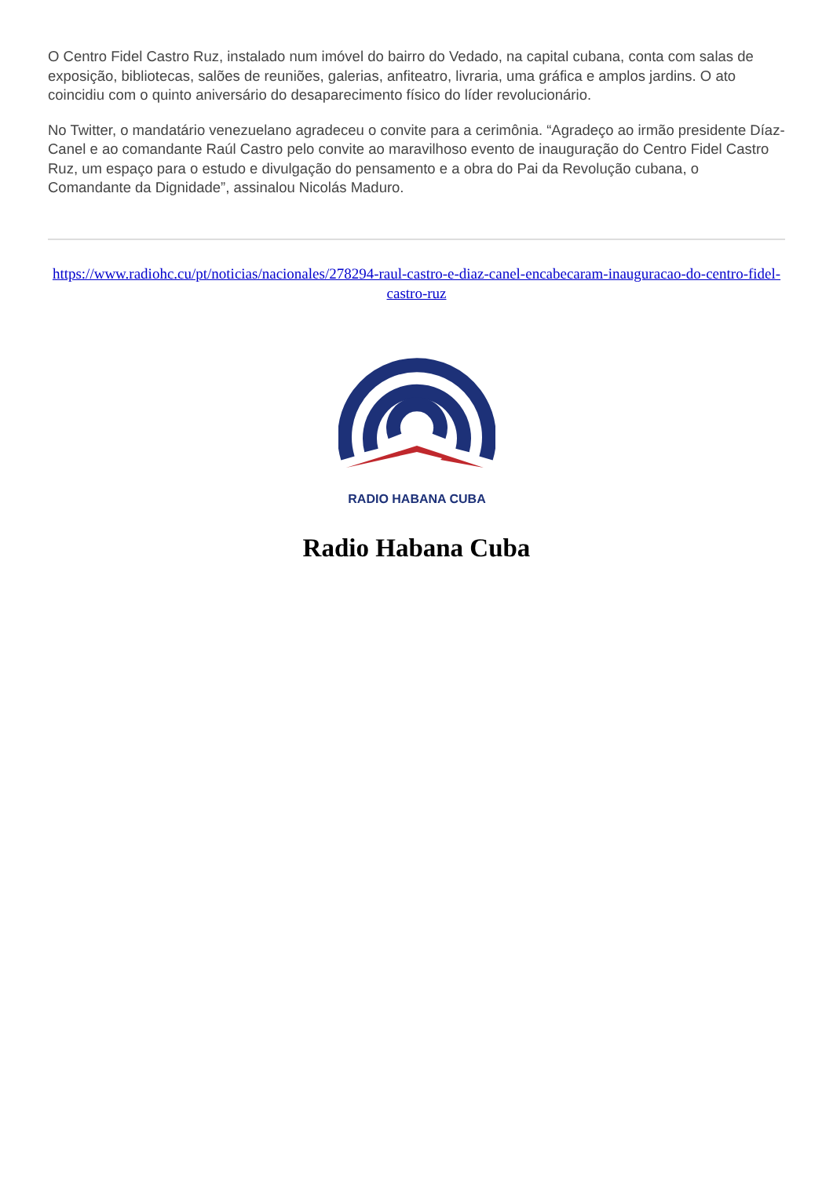O Centro Fidel Castro Ruz, instalado num imóvel do bairro do Vedado, na capital cubana, conta com salas de exposição, bibliotecas, salões de reuniões, galerias, anfiteatro, livraria, uma gráfica e amplos jardins. O ato coincidiu com o quinto aniversário do desaparecimento físico do líder revolucionário.
No Twitter, o mandatário venezuelano agradeceu o convite para a cerimônia. “Agradeço ao irmão presidente Díaz-Canel e ao comandante Raúl Castro pelo convite ao maravilhoso evento de inauguração do Centro Fidel Castro Ruz, um espaço para o estudo e divulgação do pensamento e a obra do Pai da Revolução cubana, o Comandante da Dignidade”, assinalou Nicolás Maduro.
https://www.radiohc.cu/pt/noticias/nacionales/278294-raul-castro-e-diaz-canel-encabecaram-inauguracao-do-centro-fidel-castro-ruz
RADIO HABANA CUBA
Radio Habana Cuba